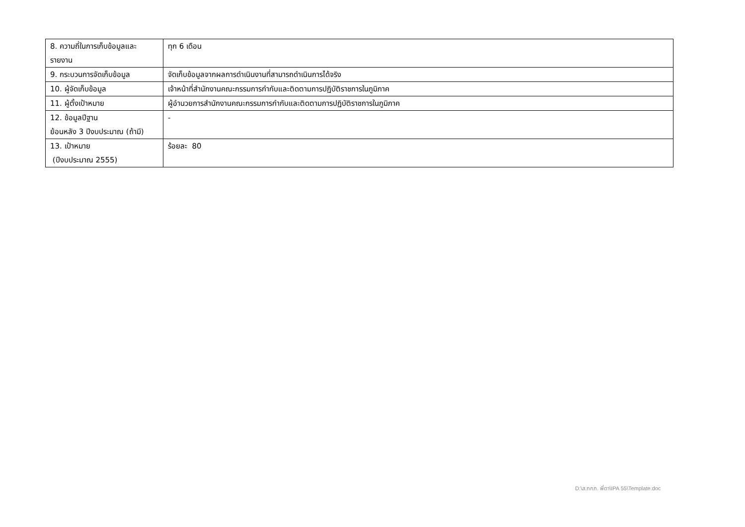| 8. ความถี่ในการเก็บข้อมูลและ รายงาน | ทุก 6 เดือน |
| 9. กระบวนการจัดเก็บข้อมูล | จัดเก็บข้อมูลจากผลการดำเนินงานที่สามารถดำเนินการได้จริง |
| 10. ผู้จัดเก็บข้อมูล | เจ้าหน้าที่สำนักงานคณะกรรมการกำกับและติดตามการปฏิบัติราชการในภูมิภาค |
| 11. ผู้ตั้งเป้าหมาย | ผู้อำนวยการสำนักงานคณะกรรมการกำกับและติดตามการปฏิบัติราชการในภูมิภาค |
| 12. ข้อมูลปีฐาน ย้อนหลัง 3 ปีงบประมาณ (ถ้ามี) | - |
| 13. เป้าหมาย (ปีงบประมาณ 2555) | ร้อยละ 80 |
D:\ส.กกภ. พี่ตา\IPA 55\Template.doc